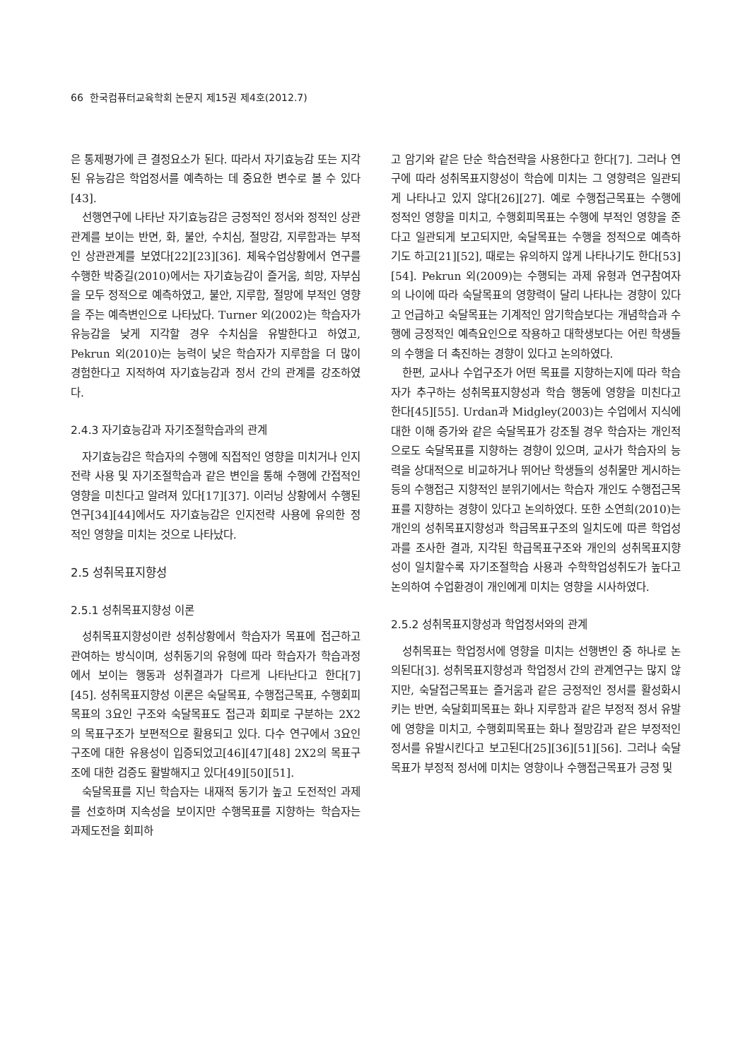66 한국컴퓨터교육학회 논문지 제15권 제4호(2012.7)
은 통제평가에 큰 결정요소가 된다. 따라서 자기효능감 또는 지각된 유능감은 학업정서를 예측하는 데 중요한 변수로 볼 수 있다[43].
선행연구에 나타난 자기효능감은 긍정적인 정서와 정적인 상관관계를 보이는 반면, 화, 불안, 수치심, 절망감, 지루함과는 부적인 상관관계를 보였다[22][23][36]. 체육수업상황에서 연구를 수행한 박중길(2010)에서는 자기효능감이 즐거움, 희망, 자부심을 모두 정적으로 예측하였고, 불안, 지루함, 절망에 부적인 영향을 주는 예측변인으로 나타났다. Turner 외(2002)는 학습자가 유능감을 낮게 지각할 경우 수치심을 유발한다고 하였고, Pekrun 외(2010)는 능력이 낮은 학습자가 지루함을 더 많이 경험한다고 지적하여 자기효능감과 정서 간의 관계를 강조하였다.
2.4.3 자기효능감과 자기조절학습과의 관계
자기효능감은 학습자의 수행에 직접적인 영향을 미치거나 인지전략 사용 및 자기조절학습과 같은 변인을 통해 수행에 간접적인 영향을 미친다고 알려져 있다[17][37]. 이러닝 상황에서 수행된 연구[34][44]에서도 자기효능감은 인지전략 사용에 유의한 정적인 영향을 미치는 것으로 나타났다.
2.5 성취목표지향성
2.5.1 성취목표지향성 이론
성취목표지향성이란 성취상황에서 학습자가 목표에 접근하고 관여하는 방식이며, 성취동기의 유형에 따라 학습자가 학습과정에서 보이는 행동과 성취결과가 다르게 나타난다고 한다[7][45]. 성취목표지향성 이론은 숙달목표, 수행접근목표, 수행회피목표의 3요인 구조와 숙달목표도 접근과 회피로 구분하는 2X2의 목표구조가 보편적으로 활용되고 있다. 다수 연구에서 3요인 구조에 대한 유용성이 입증되었고[46][47][48] 2X2의 목표구조에 대한 검증도 활발해지고 있다[49][50][51].
숙달목표를 지닌 학습자는 내재적 동기가 높고 도전적인 과제를 선호하며 지속성을 보이지만 수행목표를 지향하는 학습자는 과제도전을 회피하
고 암기와 같은 단순 학습전략을 사용한다고 한다[7]. 그러나 연구에 따라 성취목표지향성이 학습에 미치는 그 영향력은 일관되게 나타나고 있지 않다[26][27]. 예로 수행접근목표는 수행에 정적인 영향을 미치고, 수행회피목표는 수행에 부적인 영향을 준다고 일관되게 보고되지만, 숙달목표는 수행을 정적으로 예측하기도 하고[21][52], 때로는 유의하지 않게 나타나기도 한다[53][54]. Pekrun 외(2009)는 수행되는 과제 유형과 연구참여자의 나이에 따라 숙달목표의 영향력이 달리 나타나는 경향이 있다고 언급하고 숙달목표는 기계적인 암기학습보다는 개념학습과 수행에 긍정적인 예측요인으로 작용하고 대학생보다는 어린 학생들의 수행을 더 촉진하는 경향이 있다고 논의하였다.
한편, 교사나 수업구조가 어떤 목표를 지향하는지에 따라 학습자가 추구하는 성취목표지향성과 학습 행동에 영향을 미친다고 한다[45][55]. Urdan과 Midgley(2003)는 수업에서 지식에 대한 이해 증가와 같은 숙달목표가 강조될 경우 학습자는 개인적으로도 숙달목표를 지향하는 경향이 있으며, 교사가 학습자의 능력을 상대적으로 비교하거나 뛰어난 학생들의 성취물만 게시하는 등의 수행접근 지향적인 분위기에서는 학습자 개인도 수행접근목표를 지향하는 경향이 있다고 논의하였다. 또한 소연희(2010)는 개인의 성취목표지향성과 학급목표구조의 일치도에 따른 학업성과를 조사한 결과, 지각된 학급목표구조와 개인의 성취목표지향성이 일치할수록 자기조절학습 사용과 수학학업성취도가 높다고 논의하여 수업환경이 개인에게 미치는 영향을 시사하였다.
2.5.2 성취목표지향성과 학업정서와의 관계
성취목표는 학업정서에 영향을 미치는 선행변인 중 하나로 논의된다[3]. 성취목표지향성과 학업정서 간의 관계연구는 많지 않지만, 숙달접근목표는 즐거움과 같은 긍정적인 정서를 활성화시키는 반면, 숙달회피목표는 화나 지루함과 같은 부정적 정서 유발에 영향을 미치고, 수행회피목표는 화나 절망감과 같은 부정적인 정서를 유발시킨다고 보고된다[25][36][51][56]. 그러나 숙달목표가 부정적 정서에 미치는 영향이나 수행접근목표가 긍정 및